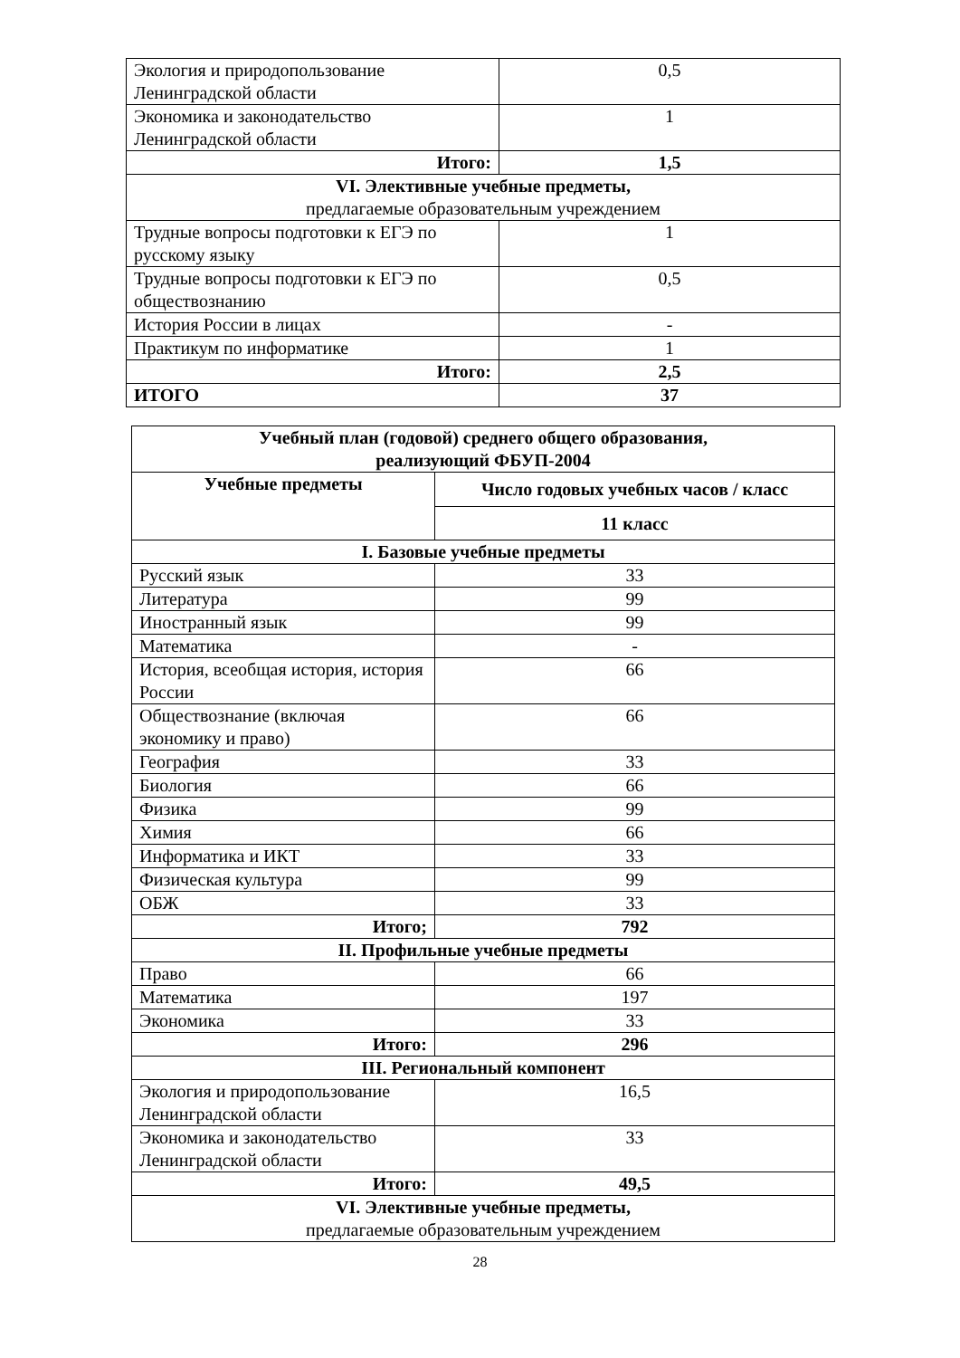| Экология и природопользование Ленинградской области | 0,5 |
| Экономика и законодательство Ленинградской области | 1 |
| Итого: | 1,5 |
| VI. Элективные учебные предметы, предлагаемые образовательным учреждением | |
| Трудные вопросы подготовки к ЕГЭ по русскому языку | 1 |
| Трудные вопросы подготовки к ЕГЭ по обществознанию | 0,5 |
| История России в лицах | - |
| Практикум по информатике | 1 |
| Итого: | 2,5 |
| ИТОГО | 37 |
| Учебный план (годовой) среднего общего образования, реализующий ФБУП-2004 | |
| --- | --- |
| Учебные предметы | Число годовых учебных часов / класс |
| | 11 класс |
| I. Базовые учебные предметы | |
| Русский язык | 33 |
| Литература | 99 |
| Иностранный язык | 99 |
| Математика | - |
| История, всеобщая история, история России | 66 |
| Обществознание (включая экономику и право) | 66 |
| География | 33 |
| Биология | 66 |
| Физика | 99 |
| Химия | 66 |
| Информатика и ИКТ | 33 |
| Физическая культура | 99 |
| ОБЖ | 33 |
| Итого; | 792 |
| II. Профильные учебные предметы | |
| Право | 66 |
| Математика | 197 |
| Экономика | 33 |
| Итого: | 296 |
| III. Региональный компонент | |
| Экология и природопользование Ленинградской области | 16,5 |
| Экономика и законодательство Ленинградской области | 33 |
| Итого: | 49,5 |
| VI. Элективные учебные предметы, предлагаемые образовательным учреждением | |
28